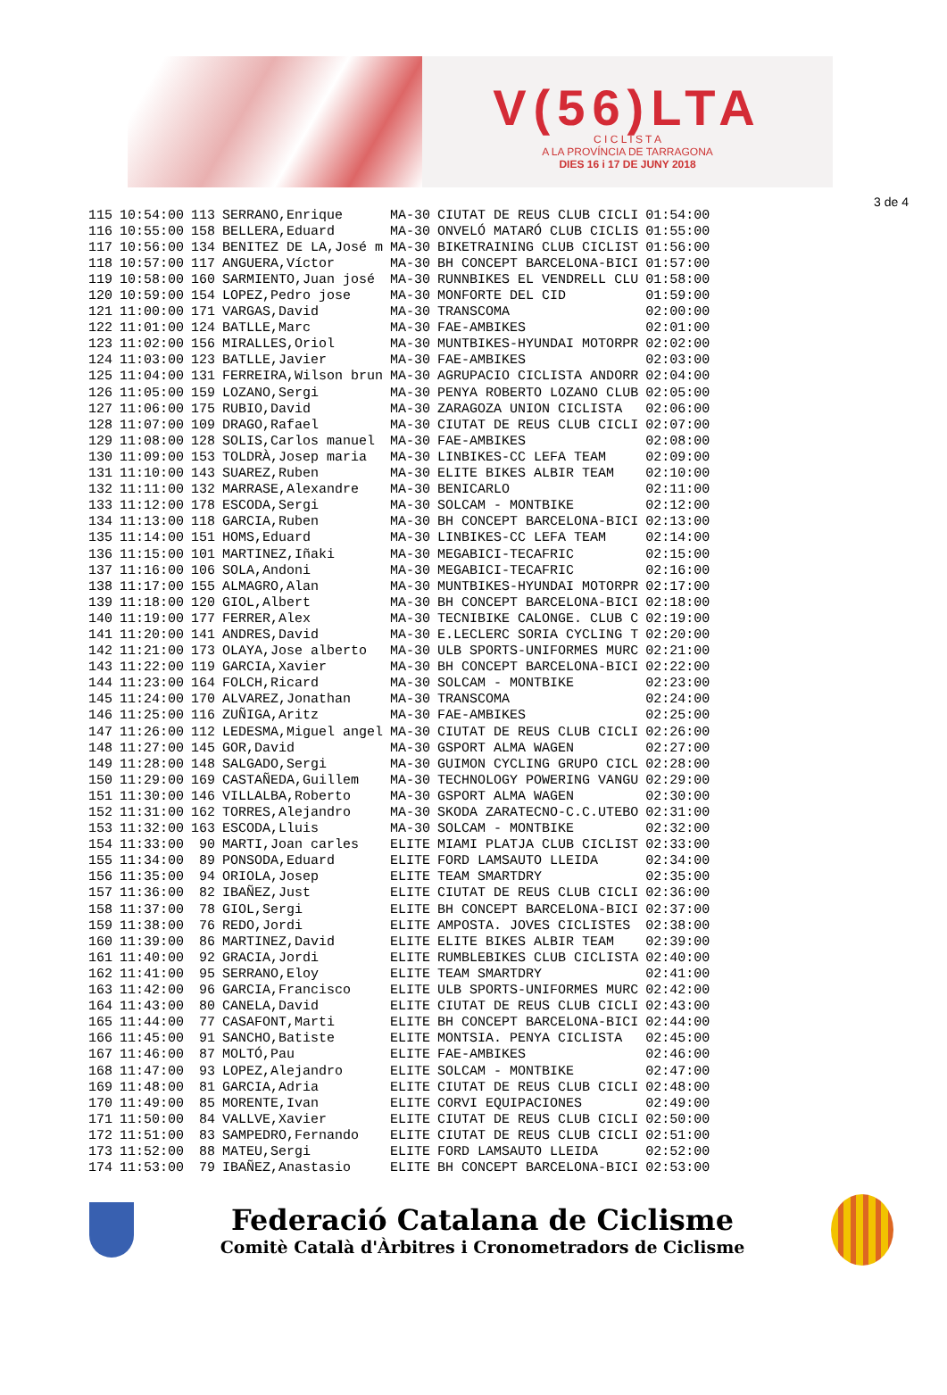V(56)LTA
C I C L I S T A
A LA PROVÍNCIA DE TARRAGONA
DIES 16 i 17 DE JUNY 2018
3 de 4
| 115 | 10:54:00 | 113 | SERRANO,Enrique | MA-30 | CIUTAT DE REUS CLUB CICLI | 01:54:00 |
| 116 | 10:55:00 | 158 | BELLERA,Eduard | MA-30 | ONVELÓ MATARÓ CLUB CICLIS | 01:55:00 |
| 117 | 10:56:00 | 134 | BENITEZ DE LA,José m | MA-30 | BIKETRAINING CLUB CICLIST | 01:56:00 |
| 118 | 10:57:00 | 117 | ANGUERA,Víctor | MA-30 | BH CONCEPT BARCELONA-BICI | 01:57:00 |
| 119 | 10:58:00 | 160 | SARMIENTO,Juan josé | MA-30 | RUNNBIKES EL VENDRELL CLU | 01:58:00 |
| 120 | 10:59:00 | 154 | LOPEZ,Pedro jose | MA-30 | MONFORTE DEL CID | 01:59:00 |
| 121 | 11:00:00 | 171 | VARGAS,David | MA-30 | TRANSCOMA | 02:00:00 |
| 122 | 11:01:00 | 124 | BATLLE,Marc | MA-30 | FAE-AMBIKES | 02:01:00 |
| 123 | 11:02:00 | 156 | MIRALLES,Oriol | MA-30 | MUNTBIKES-HYUNDAI MOTORPR | 02:02:00 |
| 124 | 11:03:00 | 123 | BATLLE,Javier | MA-30 | FAE-AMBIKES | 02:03:00 |
| 125 | 11:04:00 | 131 | FERREIRA,Wilson brun | MA-30 | AGRUPACIO CICLISTA ANDORR | 02:04:00 |
| 126 | 11:05:00 | 159 | LOZANO,Sergi | MA-30 | PENYA ROBERTO LOZANO CLUB | 02:05:00 |
| 127 | 11:06:00 | 175 | RUBIO,David | MA-30 | ZARAGOZA UNION CICLISTA | 02:06:00 |
| 128 | 11:07:00 | 109 | DRAGO,Rafael | MA-30 | CIUTAT DE REUS CLUB CICLI | 02:07:00 |
| 129 | 11:08:00 | 128 | SOLIS,Carlos manuel | MA-30 | FAE-AMBIKES | 02:08:00 |
| 130 | 11:09:00 | 153 | TOLDRÀ,Josep maria | MA-30 | LINBIKES-CC LEFA TEAM | 02:09:00 |
| 131 | 11:10:00 | 143 | SUAREZ,Ruben | MA-30 | ELITE BIKES ALBIR TEAM | 02:10:00 |
| 132 | 11:11:00 | 132 | MARRASE,Alexandre | MA-30 | BENICARLO | 02:11:00 |
| 133 | 11:12:00 | 178 | ESCODA,Sergi | MA-30 | SOLCAM - MONTBIKE | 02:12:00 |
| 134 | 11:13:00 | 118 | GARCIA,Ruben | MA-30 | BH CONCEPT BARCELONA-BICI | 02:13:00 |
| 135 | 11:14:00 | 151 | HOMS,Eduard | MA-30 | LINBIKES-CC LEFA TEAM | 02:14:00 |
| 136 | 11:15:00 | 101 | MARTINEZ,Iñaki | MA-30 | MEGABICI-TECAFRIC | 02:15:00 |
| 137 | 11:16:00 | 106 | SOLA,Andoni | MA-30 | MEGABICI-TECAFRIC | 02:16:00 |
| 138 | 11:17:00 | 155 | ALMAGRO,Alan | MA-30 | MUNTBIKES-HYUNDAI MOTORPR | 02:17:00 |
| 139 | 11:18:00 | 120 | GIOL,Albert | MA-30 | BH CONCEPT BARCELONA-BICI | 02:18:00 |
| 140 | 11:19:00 | 177 | FERRER,Alex | MA-30 | TECNIBIKE CALONGE. CLUB C | 02:19:00 |
| 141 | 11:20:00 | 141 | ANDRES,David | MA-30 | E.LECLERC SORIA CYCLING T | 02:20:00 |
| 142 | 11:21:00 | 173 | OLAYA,Jose alberto | MA-30 | ULB SPORTS-UNIFORMES MURC | 02:21:00 |
| 143 | 11:22:00 | 119 | GARCIA,Xavier | MA-30 | BH CONCEPT BARCELONA-BICI | 02:22:00 |
| 144 | 11:23:00 | 164 | FOLCH,Ricard | MA-30 | SOLCAM - MONTBIKE | 02:23:00 |
| 145 | 11:24:00 | 170 | ALVAREZ,Jonathan | MA-30 | TRANSCOMA | 02:24:00 |
| 146 | 11:25:00 | 116 | ZUÑIGA,Aritz | MA-30 | FAE-AMBIKES | 02:25:00 |
| 147 | 11:26:00 | 112 | LEDESMA,Miguel angel | MA-30 | CIUTAT DE REUS CLUB CICLI | 02:26:00 |
| 148 | 11:27:00 | 145 | GOR,David | MA-30 | GSPORT ALMA WAGEN | 02:27:00 |
| 149 | 11:28:00 | 148 | SALGADO,Sergi | MA-30 | GUIMON CYCLING GRUPO CICL | 02:28:00 |
| 150 | 11:29:00 | 169 | CASTAÑEDA,Guillem | MA-30 | TECHNOLOGY POWERING VANGU | 02:29:00 |
| 151 | 11:30:00 | 146 | VILLALBA,Roberto | MA-30 | GSPORT ALMA WAGEN | 02:30:00 |
| 152 | 11:31:00 | 162 | TORRES,Alejandro | MA-30 | SKODA ZARATECNO-C.C.UTEBO | 02:31:00 |
| 153 | 11:32:00 | 163 | ESCODA,Lluis | MA-30 | SOLCAM - MONTBIKE | 02:32:00 |
| 154 | 11:33:00 | 90 | MARTI,Joan carles | ELITE | MIAMI PLATJA CLUB CICLIST | 02:33:00 |
| 155 | 11:34:00 | 89 | PONSODA,Eduard | ELITE | FORD LAMSAUTO LLEIDA | 02:34:00 |
| 156 | 11:35:00 | 94 | ORIOLA,Josep | ELITE | TEAM SMARTDRY | 02:35:00 |
| 157 | 11:36:00 | 82 | IBAÑEZ,Just | ELITE | CIUTAT DE REUS CLUB CICLI | 02:36:00 |
| 158 | 11:37:00 | 78 | GIOL,Sergi | ELITE | BH CONCEPT BARCELONA-BICI | 02:37:00 |
| 159 | 11:38:00 | 76 | REDO,Jordi | ELITE | AMPOSTA. JOVES CICLISTES | 02:38:00 |
| 160 | 11:39:00 | 86 | MARTINEZ,David | ELITE | ELITE BIKES ALBIR TEAM | 02:39:00 |
| 161 | 11:40:00 | 92 | GRACIA,Jordi | ELITE | RUMBLEBIKES CLUB CICLISTA | 02:40:00 |
| 162 | 11:41:00 | 95 | SERRANO,Eloy | ELITE | TEAM SMARTDRY | 02:41:00 |
| 163 | 11:42:00 | 96 | GARCIA,Francisco | ELITE | ULB SPORTS-UNIFORMES MURC | 02:42:00 |
| 164 | 11:43:00 | 80 | CANELA,David | ELITE | CIUTAT DE REUS CLUB CICLI | 02:43:00 |
| 165 | 11:44:00 | 77 | CASAFONT,Marti | ELITE | BH CONCEPT BARCELONA-BICI | 02:44:00 |
| 166 | 11:45:00 | 91 | SANCHO,Batiste | ELITE | MONTSIA. PENYA CICLISTA | 02:45:00 |
| 167 | 11:46:00 | 87 | MOLTÓ,Pau | ELITE | FAE-AMBIKES | 02:46:00 |
| 168 | 11:47:00 | 93 | LOPEZ,Alejandro | ELITE | SOLCAM - MONTBIKE | 02:47:00 |
| 169 | 11:48:00 | 81 | GARCIA,Adria | ELITE | CIUTAT DE REUS CLUB CICLI | 02:48:00 |
| 170 | 11:49:00 | 85 | MORENTE,Ivan | ELITE | CORVI EQUIPACIONES | 02:49:00 |
| 171 | 11:50:00 | 84 | VALLVE,Xavier | ELITE | CIUTAT DE REUS CLUB CICLI | 02:50:00 |
| 172 | 11:51:00 | 83 | SAMPEDRO,Fernando | ELITE | CIUTAT DE REUS CLUB CICLI | 02:51:00 |
| 173 | 11:52:00 | 88 | MATEU,Sergi | ELITE | FORD LAMSAUTO LLEIDA | 02:52:00 |
| 174 | 11:53:00 | 79 | IBAÑEZ,Anastasio | ELITE | BH CONCEPT BARCELONA-BICI | 02:53:00 |
Federació Catalana de Ciclisme
Comitè Català d'Àrbitres i Cronometradors de Ciclisme